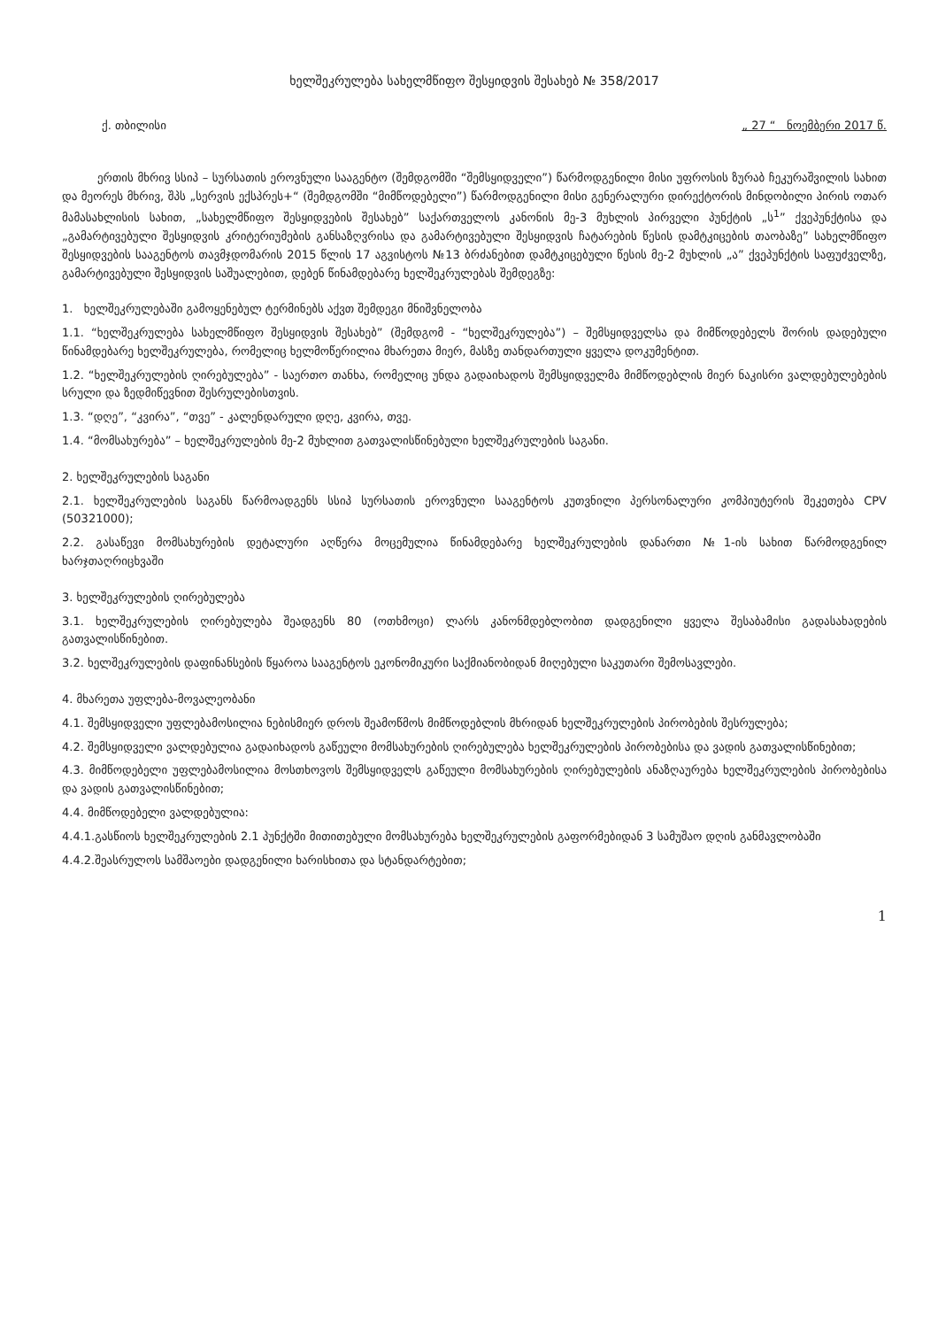ხელშეკრულება სახელმწიფო შესყიდვის შესახებ № 358/2017
ქ. თბილისი „ 27 “ ნოემბერი 2017 წ.
ერთის მხრივ სსიპ – სურსათის ეროვნული სააგენტო (შემდგომში “შემსყიდველი”) წარმოდგენილი მისი უფროსის ზურაბ ჩეკურაშვილის სახით და მეორეს მხრივ, შპს „სერვის ექსპრეს+“ (შემდგომში “მიმწოდებელი”) წარმოდგენილი მისი გენერალური დირექტორის მინდობილი პირის ოთარ მამასახლისის სახით, „სახელმწიფო შესყიდვების შესახებ” საქართველოს კანონის მე-3 მუხლის პირველი პუნქტის „ს<sup>1</sup>” ქვეპუნქტისა და „გამარტივებული შესყიდვის კრიტერიუმების განსაზღვრისა და გამარტივებული შესყიდვის ჩატარების წესის დამტკიცების თაობაზე” სახელმწიფო შესყიდვების სააგენტოს თავმჯდომარის 2015 წლის 17 აგვისტოს №13 ბრძანებით დამტკიცებული წესის მე-2 მუხლის „ა” ქვეპუნქტის საფუძველზე, გამარტივებული შესყიდვის საშუალებით, დებენ წინამდებარე ხელშეკრულებას შემდეგზე:
1. ხელშეკრულებაში გამოყენებულ ტერმინებს აქვთ შემდეგი მნიშვნელობა
1.1. “ხელშეკრულება სახელმწიფო შესყიდვის შესახებ” (შემდგომ - “ხელშეკრულება”) – შემსყიდველსა და მიმწოდებელს შორის დადებული წინამდებარე ხელშეკრულება, რომელიც ხელმოწერილია მხარეთა მიერ, მასზე თანდართული ყველა დოკუმენტით.
1.2. “ხელშეკრულების ღირებულება” - საერთო თანხა, რომელიც უნდა გადაიხადოს შემსყიდველმა მიმწოდებლის მიერ ნაკისრი ვალდებულებების სრული და ზედმიწევნით შესრულებისთვის.
1.3. “დღე”, “კვირა”, “თვე” - კალენდარული დღე, კვირა, თვე.
1.4. “მომსახურება” – ხელშეკრულების მე-2 მუხლით გათვალისწინებული ხელშეკრულების საგანი.
2. ხელშეკრულების საგანი
2.1. ხელშეკრულების საგანს წარმოადგენს სსიპ სურსათის ეროვნული სააგენტოს კუთვნილი პერსონალური კომპიუტერის შეკეთება CPV (50321000);
2.2. გასაწევი მომსახურების დეტალური აღწერა მოცემულია წინამდებარე ხელშეკრულების დანართი №1-ის სახით წარმოდგენილ ხარჯთაღრიცხვაში
3. ხელშეკრულების ღირებულება
3.1. ხელშეკრულების ღირებულება შეადგენს 80 (ოთხმოცი) ლარს კანონმდებლობით დადგენილი ყველა შესაბამისი გადასახადების გათვალისწინებით.
3.2. ხელშეკრულების დაფინანსების წყაროა სააგენტოს ეკონომიკური საქმიანობიდან მიღებული საკუთარი შემოსავლები.
4. მხარეთა უფლება-მოვალეობანი
4.1. შემსყიდველი უფლებამოსილია ნებისმიერ დროს შეამოწმოს მიმწოდებლის მხრიდან ხელშეკრულების პირობების შესრულება;
4.2. შემსყიდველი ვალდებულია გადაიხადოს გაწეული მომსახურების ღირებულება ხელშეკრულების პირობებისა და ვადის გათვალისწინებით;
4.3. მიმწოდებელი უფლებამოსილია მოსთხოვოს შემსყიდველს გაწეული მომსახურების ღირებულების ანაზღაურება ხელშეკრულების პირობებისა და ვადის გათვალისწინებით;
4.4. მიმწოდებელი ვალდებულია:
4.4.1.გასწიოს ხელშეკრულების 2.1 პუნქტში მითითებული მომსახურება ხელშეკრულების გაფორმებიდან 3 სამუშაო დღის განმავლობაში
4.4.2.შეასრულოს სამშაოები დადგენილი ხარისხითა და სტანდარტებით;
1